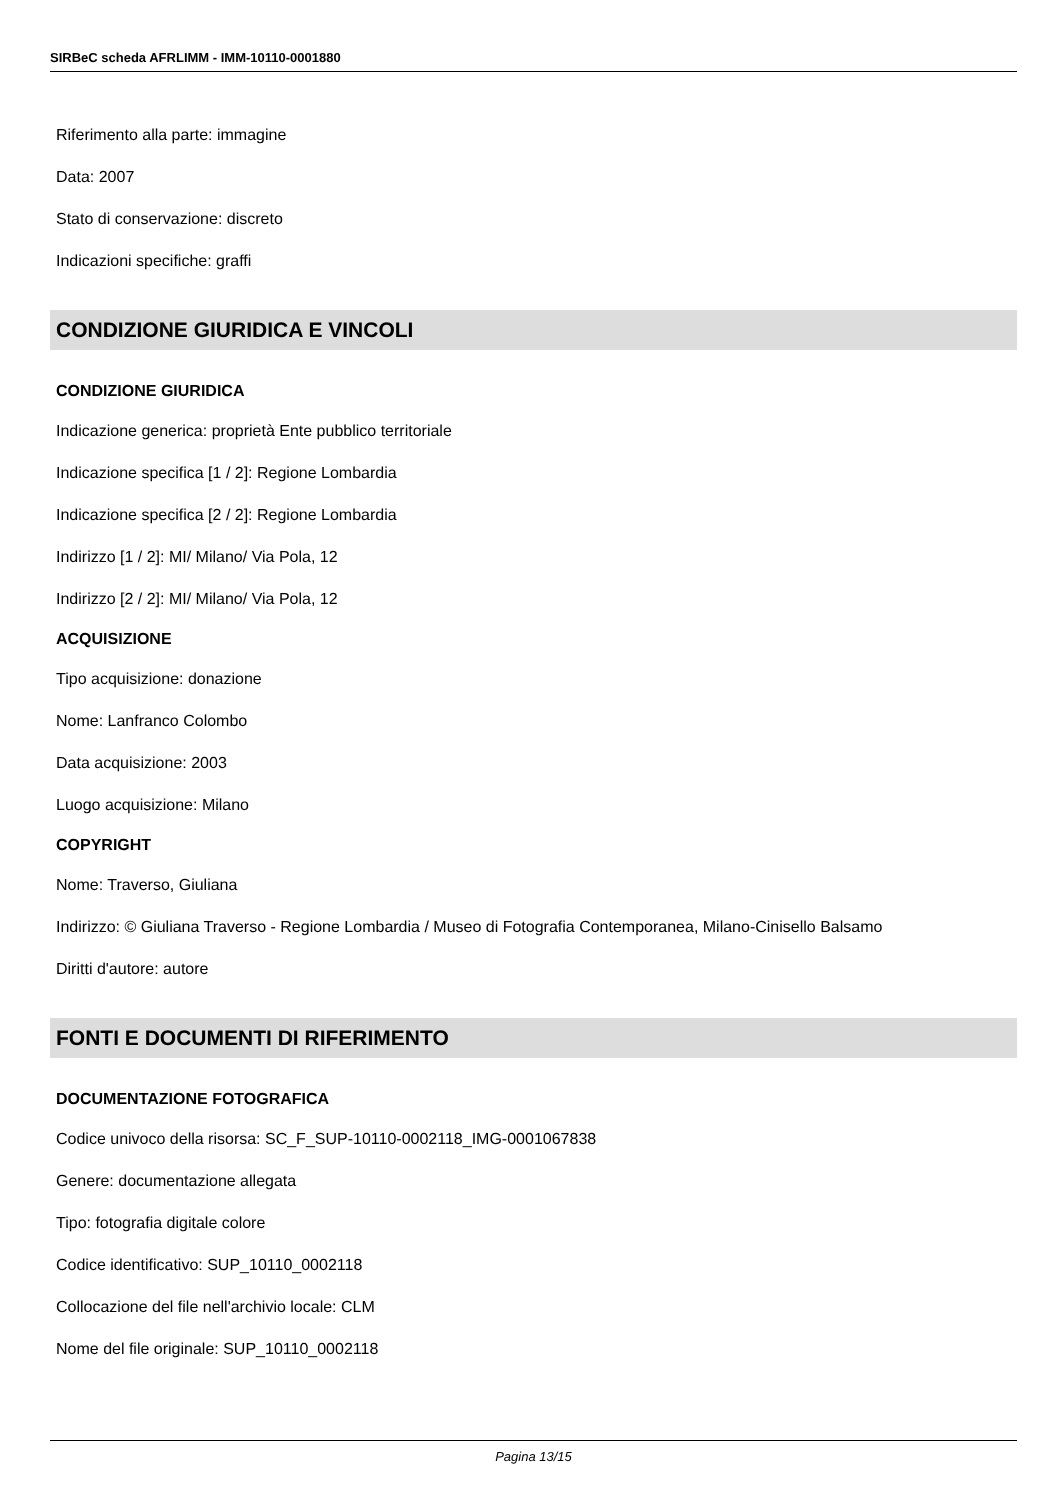SIRBeC scheda AFRLIMM - IMM-10110-0001880
Riferimento alla parte: immagine
Data: 2007
Stato di conservazione: discreto
Indicazioni specifiche: graffi
CONDIZIONE GIURIDICA E VINCOLI
CONDIZIONE GIURIDICA
Indicazione generica: proprietà Ente pubblico territoriale
Indicazione specifica [1 / 2]: Regione Lombardia
Indicazione specifica [2 / 2]: Regione Lombardia
Indirizzo [1 / 2]: MI/ Milano/ Via Pola, 12
Indirizzo [2 / 2]: MI/ Milano/ Via Pola, 12
ACQUISIZIONE
Tipo acquisizione: donazione
Nome: Lanfranco Colombo
Data acquisizione: 2003
Luogo acquisizione: Milano
COPYRIGHT
Nome: Traverso, Giuliana
Indirizzo: © Giuliana Traverso - Regione Lombardia / Museo di Fotografia Contemporanea, Milano-Cinisello Balsamo
Diritti d'autore: autore
FONTI E DOCUMENTI DI RIFERIMENTO
DOCUMENTAZIONE FOTOGRAFICA
Codice univoco della risorsa: SC_F_SUP-10110-0002118_IMG-0001067838
Genere: documentazione allegata
Tipo: fotografia digitale colore
Codice identificativo: SUP_10110_0002118
Collocazione del file nell'archivio locale: CLM
Nome del file originale: SUP_10110_0002118
Pagina 13/15